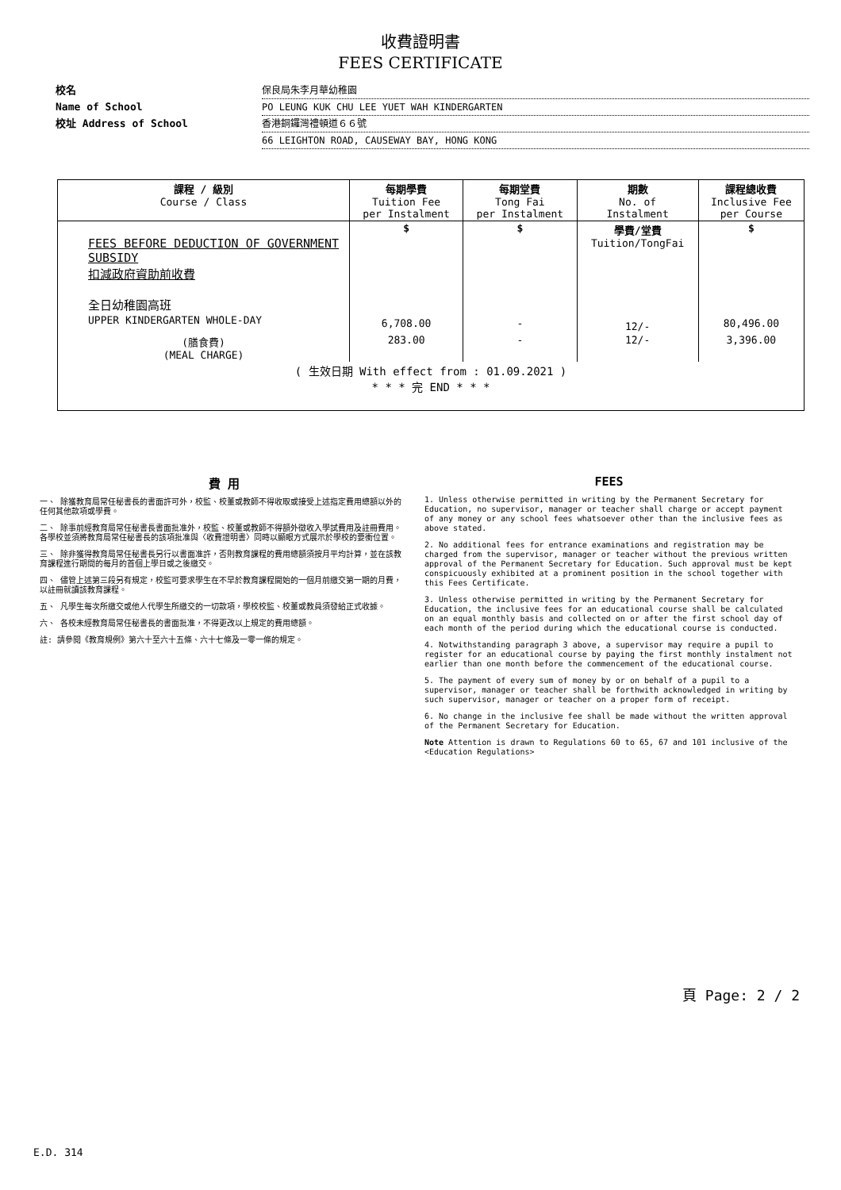收費證明書
FEES CERTIFICATE
校名 保良局朱李月華幼稚園
Name of School PO LEUNG KUK CHU LEE YUET WAH KINDERGARTEN
校址 Address of School 香港銅鑼灣禮頓道６６號
66 LEIGHTON ROAD, CAUSEWAY BAY, HONG KONG
| 課程 / 級別 Course / Class | 每期學費 Tuition Fee per Instalment | 每期堂費 Tong Fai per Instalment | 期數 No. of Instalment | 課程總收費 Inclusive Fee per Course |
| --- | --- | --- | --- | --- |
| FEES BEFORE DEDUCTION OF GOVERNMENT SUBSIDY 扣減政府資助前收費 全日幼稚園高班 UPPER KINDERGARTEN WHOLE-DAY | $ 6,708.00 | $ - | 學費/堂費 Tuition/TongFai 12/- | $ 80,496.00 |
| (膳食費) (MEAL CHARGE) | 283.00 | - | 12/- | 3,396.00 |
| ( 生效日期 With effect from : 01.09.2021 ) * * * 完 END * * * | | | | |
費 用
一、 除獲教育局常任秘書長的書面許可外，校監、校董或教師不得收取或接受上述指定費用總額以外的任何其他款項或學費。
二、 除事前經教育局常任秘書長書面批准外，校監、校董或教師不得額外徵收入學試費用及註冊費用。各學校並須將教育局常任秘書長的該項批准與〈收費證明書〉同時以顯眼方式展示於學校的要衝位置。
三、 除非獲得教育局常任秘書長另行以書面准許，否則教育課程的費用總額須按月平均計算，並在該教育課程進行期間的每月的首個上學日或之後繳交。
四、 儘管上述第三段另有規定，校監可要求學生在不早於教育課程開始的一個月前繳交第一期的月費，以註冊就讀該教育課程。
五、 凡學生每次所繳交或他人代學生所繳交的一切款項，學校校監、校董或教員須發給正式收據。
六、 各校未經教育局常任秘書長的書面批准，不得更改以上規定的費用總額。
註: 請參閱《教育規例》第六十至六十五條、六十七條及一零一條的規定。
FEES
1. Unless otherwise permitted in writing by the Permanent Secretary for Education, no supervisor, manager or teacher shall charge or accept payment of any money or any school fees whatsoever other than the inclusive fees as above stated.
2. No additional fees for entrance examinations and registration may be charged from the supervisor, manager or teacher without the previous written approval of the Permanent Secretary for Education. Such approval must be kept conspicuously exhibited at a prominent position in the school together with this Fees Certificate.
3. Unless otherwise permitted in writing by the Permanent Secretary for Education, the inclusive fees for an educational course shall be calculated on an equal monthly basis and collected on or after the first school day of each month of the period during which the educational course is conducted.
4. Notwithstanding paragraph 3 above, a supervisor may require a pupil to register for an educational course by paying the first monthly instalment not earlier than one month before the commencement of the educational course.
5. The payment of every sum of money by or on behalf of a pupil to a supervisor, manager or teacher shall be forthwith acknowledged in writing by such supervisor, manager or teacher on a proper form of receipt.
6. No change in the inclusive fee shall be made without the written approval of the Permanent Secretary for Education.
Note Attention is drawn to Regulations 60 to 65, 67 and 101 inclusive of the <Education Regulations>
頁 Page: 2 / 2
E.D. 314